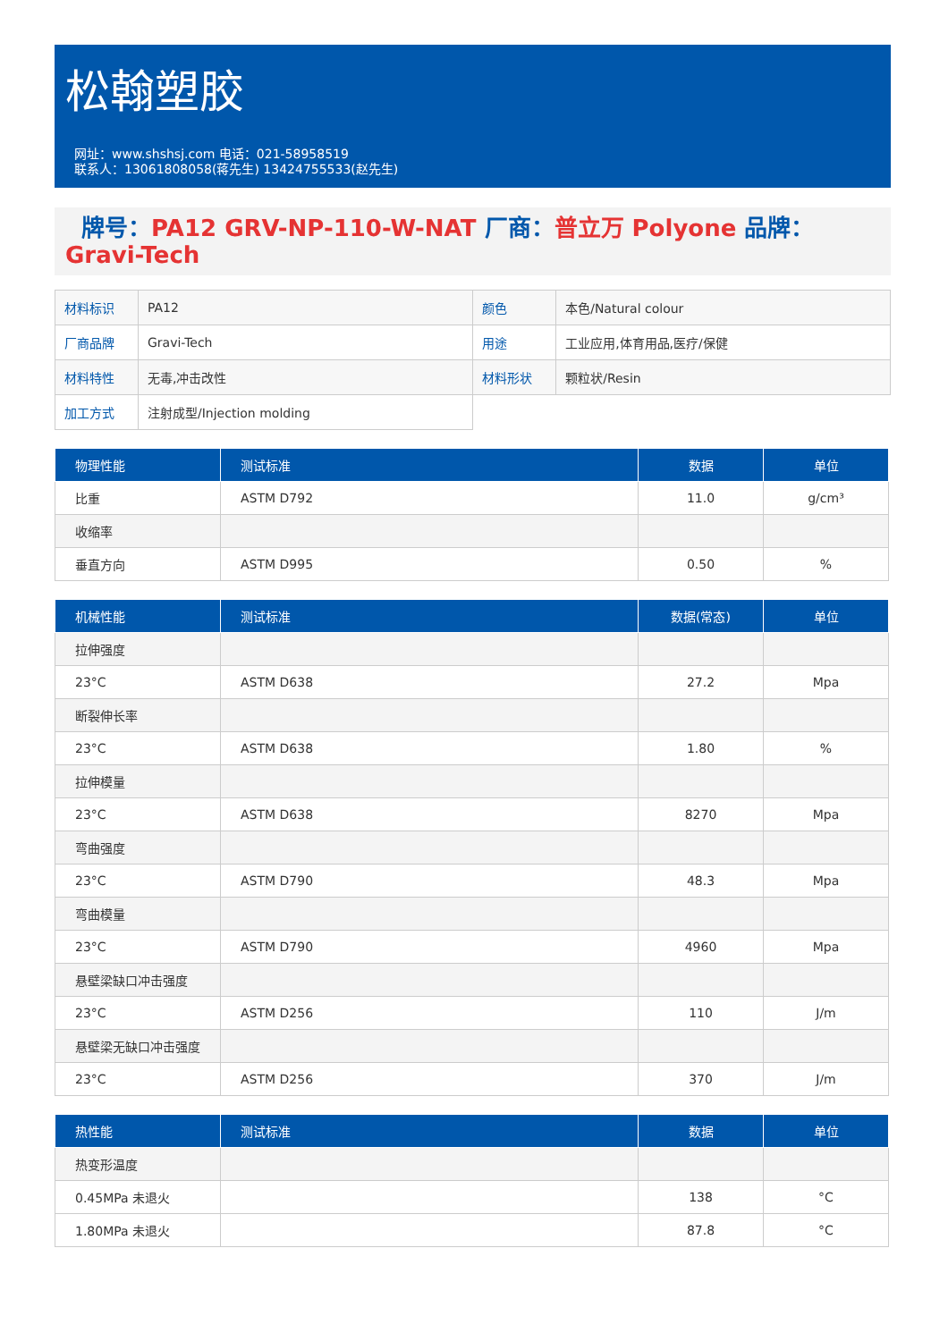松翰塑胶
网址：www.shshsj.com 电话：021-58958519
联系人：13061808058(蒋先生) 13424755533(赵先生)
牌号：PA12 GRV-NP-110-W-NAT 厂商：普立万 Polyone 品牌：Gravi-Tech
| 材料标识 | PA12 | 颜色 | 本色/Natural colour |
| 厂商品牌 | Gravi-Tech | 用途 | 工业应用,体育用品,医疗/保健 |
| 材料特性 | 无毒,冲击改性 | 材料形状 | 颗粒状/Resin |
| 加工方式 | 注射成型/Injection molding | | |
| 物理性能 | 测试标准 | 数据 | 单位 |
| --- | --- | --- | --- |
| 比重 | ASTM D792 | 11.0 | g/cm³ |
| 收缩率 | | | |
| 垂直方向 | ASTM D995 | 0.50 | % |
| 机械性能 | 测试标准 | 数据(常态) | 单位 |
| --- | --- | --- | --- |
| 拉伸强度 | | | |
| 23°C | ASTM D638 | 27.2 | Mpa |
| 断裂伸长率 | | | |
| 23°C | ASTM D638 | 1.80 | % |
| 拉伸模量 | | | |
| 23°C | ASTM D638 | 8270 | Mpa |
| 弯曲强度 | | | |
| 23°C | ASTM D790 | 48.3 | Mpa |
| 弯曲模量 | | | |
| 23°C | ASTM D790 | 4960 | Mpa |
| 悬壁梁缺口冲击强度 | | | |
| 23°C | ASTM D256 | 110 | J/m |
| 悬壁梁无缺口冲击强度 | | | |
| 23°C | ASTM D256 | 370 | J/m |
| 热性能 | 测试标准 | 数据 | 单位 |
| --- | --- | --- | --- |
| 热变形温度 | | | |
| 0.45MPa 未退火 | | 138 | °C |
| 1.80MPa 未退火 | | 87.8 | °C |